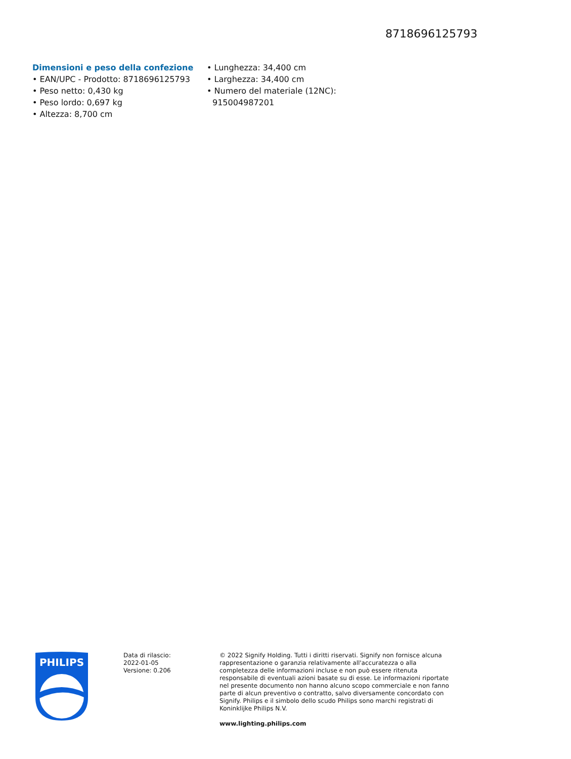8718696125793
Dimensioni e peso della confezione
• EAN/UPC - Prodotto: 8718696125793
• Peso netto: 0,430 kg
• Peso lordo: 0,697 kg
• Altezza: 8,700 cm
• Lunghezza: 34,400 cm
• Larghezza: 34,400 cm
• Numero del materiale (12NC): 915004987201
PHILIPS
Data di rilascio:
2022-01-05
Versione: 0.206
© 2022 Signify Holding. Tutti i diritti riservati. Signify non fornisce alcuna rappresentazione o garanzia relativamente all'accuratezza o alla completezza delle informazioni incluse e non può essere ritenuta responsabile di eventuali azioni basate su di esse. Le informazioni riportate nel presente documento non hanno alcuno scopo commerciale e non fanno parte di alcun preventivo o contratto, salvo diversamente concordato con Signify. Philips e il simbolo dello scudo Philips sono marchi registrati di Koninklijke Philips N.V.
www.lighting.philips.com